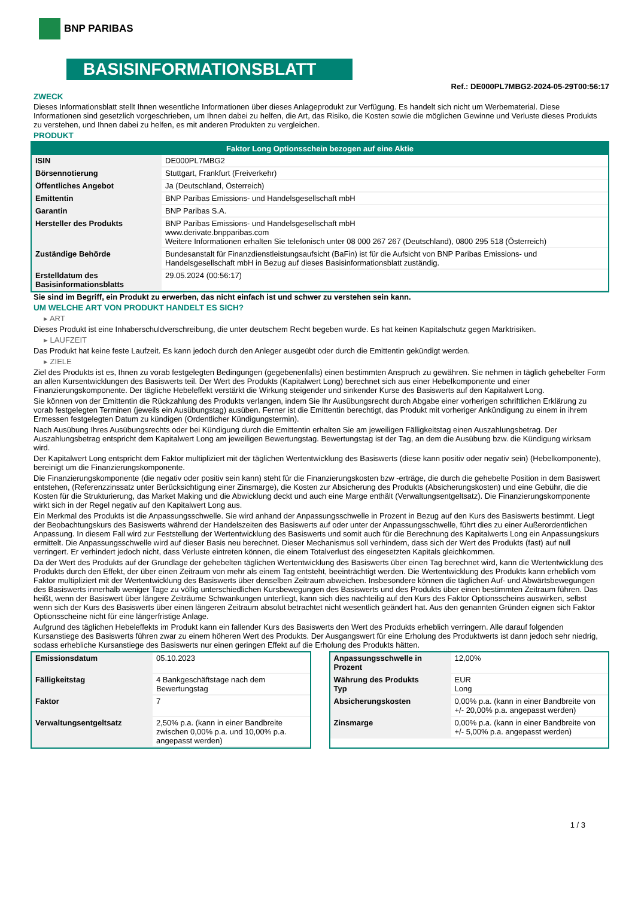BNP PARIBAS
BASISINFORMATIONSBLATT
Ref.: DE000PL7MBG2-2024-05-29T00:56:17
ZWECK
Dieses Informationsblatt stellt Ihnen wesentliche Informationen über dieses Anlageprodukt zur Verfügung. Es handelt sich nicht um Werbematerial. Diese Informationen sind gesetzlich vorgeschrieben, um Ihnen dabei zu helfen, die Art, das Risiko, die Kosten sowie die möglichen Gewinne und Verluste dieses Produkts zu verstehen, und Ihnen dabei zu helfen, es mit anderen Produkten zu vergleichen.
PRODUKT
Faktor Long Optionsschein bezogen auf eine Aktie
| ISIN | DE000PL7MBG2 |
| Börsennotierung | Stuttgart, Frankfurt (Freiverkehr) |
| Öffentliches Angebot | Ja (Deutschland, Österreich) |
| Emittentin | BNP Paribas Emissions- und Handelsgesellschaft mbH |
| Garantin | BNP Paribas S.A. |
| Hersteller des Produkts | BNP Paribas Emissions- und Handelsgesellschaft mbH www.derivate.bnpparibas.com Weitere Informationen erhalten Sie telefonisch unter 08 000 267 267 (Deutschland), 0800 295 518 (Österreich) |
| Zuständige Behörde | Bundesanstalt für Finanzdienstleistungsaufsicht (BaFin) ist für die Aufsicht von BNP Paribas Emissions- und Handelsgesellschaft mbH in Bezug auf dieses Basisinformationsblatt zuständig. |
| Erstelldatum des Basisinformationsblatts | 29.05.2024 (00:56:17) |
Sie sind im Begriff, ein Produkt zu erwerben, das nicht einfach ist und schwer zu verstehen sein kann.
UM WELCHE ART VON PRODUKT HANDELT ES SICH?
▸ ART
Dieses Produkt ist eine Inhaberschuldverschreibung, die unter deutschem Recht begeben wurde. Es hat keinen Kapitalschutz gegen Marktrisiken.
▸ LAUFZEIT
Das Produkt hat keine feste Laufzeit. Es kann jedoch durch den Anleger ausgeübt oder durch die Emittentin gekündigt werden.
▸ ZIELE
Ziel des Produkts ist es, Ihnen zu vorab festgelegten Bedingungen (gegebenenfalls) einen bestimmten Anspruch zu gewähren. Sie nehmen in täglich gehebelter Form an allen Kursentwicklungen des Basiswerts teil. Der Wert des Produkts (Kapitalwert Long) berechnet sich aus einer Hebelkomponente und einer Finanzierungskomponente. Der tägliche Hebeleffekt verstärkt die Wirkung steigender und sinkender Kurse des Basiswerts auf den Kapitalwert Long.
Sie können von der Emittentin die Rückzahlung des Produkts verlangen, indem Sie Ihr Ausübungsrecht durch Abgabe einer vorherigen schriftlichen Erklärung zu vorab festgelegten Terminen (jeweils ein Ausübungstag) ausüben. Ferner ist die Emittentin berechtigt, das Produkt mit vorheriger Ankündigung zu einem in ihrem Ermessen festgelegten Datum zu kündigen (Ordentlicher Kündigungstermin).
Nach Ausübung Ihres Ausübungsrechts oder bei Kündigung durch die Emittentin erhalten Sie am jeweiligen Fälligkeitstag einen Auszahlungsbetrag. Der Auszahlungsbetrag entspricht dem Kapitalwert Long am jeweiligen Bewertungstag. Bewertungstag ist der Tag, an dem die Ausübung bzw. die Kündigung wirksam wird.
Der Kapitalwert Long entspricht dem Faktor multipliziert mit der täglichen Wertentwicklung des Basiswerts (diese kann positiv oder negativ sein) (Hebelkomponente), bereinigt um die Finanzierungskomponente.
Die Finanzierungskomponente (die negativ oder positiv sein kann) steht für die Finanzierungskosten bzw -erträge, die durch die gehebelte Position in dem Basiswert entstehen, (Referenzzinssatz unter Berücksichtigung einer Zinsmarge), die Kosten zur Absicherung des Produkts (Absicherungskosten) und eine Gebühr, die die Kosten für die Strukturierung, das Market Making und die Abwicklung deckt und auch eine Marge enthält (Verwaltungsentgeltsatz). Die Finanzierungskomponente wirkt sich in der Regel negativ auf den Kapitalwert Long aus.
Ein Merkmal des Produkts ist die Anpassungsschwelle. Sie wird anhand der Anpassungsschwelle in Prozent in Bezug auf den Kurs des Basiswerts bestimmt. Liegt der Beobachtungskurs des Basiswerts während der Handelszeiten des Basiswerts auf oder unter der Anpassungsschwelle, führt dies zu einer Außerordentlichen Anpassung. In diesem Fall wird zur Feststellung der Wertentwicklung des Basiswerts und somit auch für die Berechnung des Kapitalwerts Long ein Anpassungskurs ermittelt. Die Anpassungsschwelle wird auf dieser Basis neu berechnet. Dieser Mechanismus soll verhindern, dass sich der Wert des Produkts (fast) auf null verringert. Er verhindert jedoch nicht, dass Verluste eintreten können, die einem Totalverlust des eingesetzten Kapitals gleichkommen.
Da der Wert des Produkts auf der Grundlage der gehebelten täglichen Wertentwicklung des Basiswerts über einen Tag berechnet wird, kann die Wertentwicklung des Produkts durch den Effekt, der über einen Zeitraum von mehr als einem Tag entsteht, beeinträchtigt werden. Die Wertentwicklung des Produkts kann erheblich vom Faktor multipliziert mit der Wertentwicklung des Basiswerts über denselben Zeitraum abweichen. Insbesondere können die täglichen Auf- und Abwärtsbewegungen des Basiswerts innerhalb weniger Tage zu völlig unterschiedlichen Kursbewegungen des Basiswerts und des Produkts über einen bestimmten Zeitraum führen. Das heißt, wenn der Basiswert über längere Zeiträume Schwankungen unterliegt, kann sich dies nachteilig auf den Kurs des Faktor Optionsscheins auswirken, selbst wenn sich der Kurs des Basiswerts über einen längeren Zeitraum absolut betrachtet nicht wesentlich geändert hat. Aus den genannten Gründen eignen sich Faktor Optionsscheine nicht für eine längerfristige Anlage.
Aufgrund des täglichen Hebeleffekts im Produkt kann ein fallender Kurs des Basiswerts den Wert des Produkts erheblich verringern. Alle darauf folgenden Kursanstiege des Basiswerts führen zwar zu einem höheren Wert des Produkts. Der Ausgangswert für eine Erholung des Produktwerts ist dann jedoch sehr niedrig, sodass erhebliche Kursanstiege des Basiswerts nur einen geringen Effekt auf die Erholung des Produkts hätten.
| Emissionsdatum | 05.10.2023 |
| Fälligkeitstag | 4 Bankgeschäftstage nach dem Bewertungstag |
| Faktor | 7 |
| Verwaltungsentgeltsatz | 2,50% p.a. (kann in einer Bandbreite zwischen 0,00% p.a. und 10,00% p.a. angepasst werden) |
| Anpassungsschwelle in Prozent | 12,00% |
| Währung des Produkts Typ | EUR Long |
| Absicherungskosten | 0,00% p.a. (kann in einer Bandbreite von +/- 20,00% p.a. angepasst werden) |
| Zinsmarge | 0,00% p.a. (kann in einer Bandbreite von +/- 5,00% p.a. angepasst werden) |
1 / 3